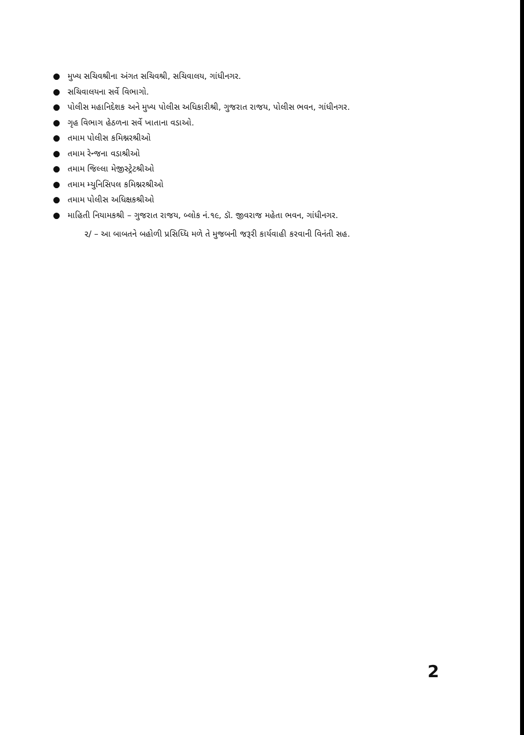● મુખ્ય સચિવશ્રીના અંગત સચિવશ્રી, સચિવાલય, ગાંધીનગર.
● સચિવાલયના સર્વે વિભાગો.
● પોલીસ મહાનિદેશક અને મુખ્ય પોલીસ અધિકારીશ્રી, ગુજરાત રાજય, પોલીસ ભવન, ગાંધીનગર.
● ગૃહ વિભાગ હેઠળના સર્વે ખાતાના વડાઓ.
● તમામ પોલીસ કમિશ્નરશ્રીઓ
● તમામ રેન્જના વડાશ્રીઓ
● તમામ જિલ્લા મેજીસ્ટ્રેટશ્રીઓ
● તમામ મ્યુનિસિપલ કમિશ્નરશ્રીઓ
● તમામ પોલીસ અધિક્ષકશ્રીઓ
● માહિતી નિયામકશ્રી – ગુજરાત રાજય, બ્લોક નં.૧૯, ડૉ. જીવરાજ મહેતા ભવન, ગાંધીનગર.
૨/ – આ બાબતને બહોળી પ્રસિધ્ધિ મળે તે મુજબની જરૂરી કાર્યવાહી કરવાની વિનંતી સહ.
2